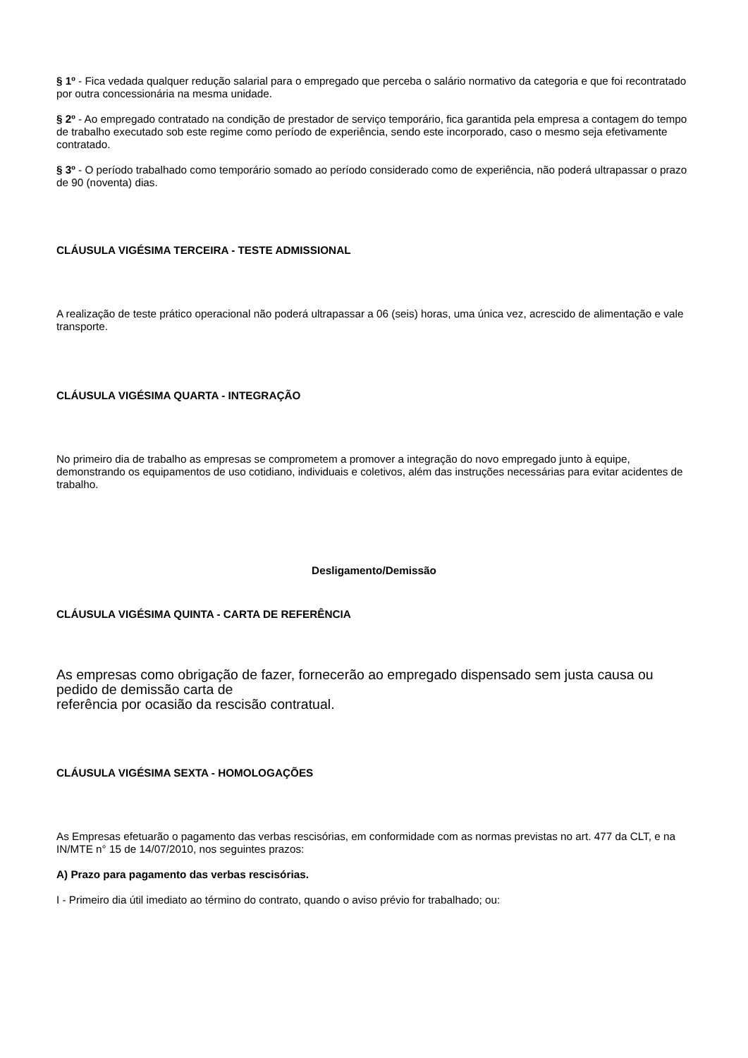§ 1º - Fica vedada qualquer redução salarial para o empregado que perceba o salário normativo da categoria e que foi recontratado por outra concessionária na mesma unidade.
§ 2º - Ao empregado contratado na condição de prestador de serviço temporário, fica garantida pela empresa a contagem do tempo de trabalho executado sob este regime como período de experiência, sendo este incorporado, caso o mesmo seja efetivamente contratado.
§ 3º - O período trabalhado como temporário somado ao período considerado como de experiência, não poderá ultrapassar o prazo de 90 (noventa) dias.
CLÁUSULA VIGÉSIMA TERCEIRA - TESTE ADMISSIONAL
A realização de teste prático operacional não poderá ultrapassar a 06 (seis) horas, uma única vez, acrescido de alimentação e vale
transporte.
CLÁUSULA VIGÉSIMA QUARTA - INTEGRAÇÃO
No primeiro dia de trabalho as empresas se comprometem a promover a integração do novo empregado junto à equipe, demonstrando os equipamentos de uso cotidiano, individuais e coletivos, além das instruções necessárias para evitar acidentes de trabalho.
Desligamento/Demissão
CLÁUSULA VIGÉSIMA QUINTA - CARTA DE REFERÊNCIA
As empresas como obrigação de fazer, fornecerão ao empregado dispensado sem justa causa ou pedido de demissão carta de
referência por ocasião da rescisão contratual.
CLÁUSULA VIGÉSIMA SEXTA - HOMOLOGAÇÕES
As Empresas efetuarão o pagamento das verbas rescisórias, em conformidade com as normas previstas no art. 477 da CLT, e na IN/MTE n° 15 de 14/07/2010, nos seguintes prazos:
A) Prazo para pagamento das verbas rescisórias.
I - Primeiro dia útil imediato ao término do contrato, quando o aviso prévio for trabalhado; ou: